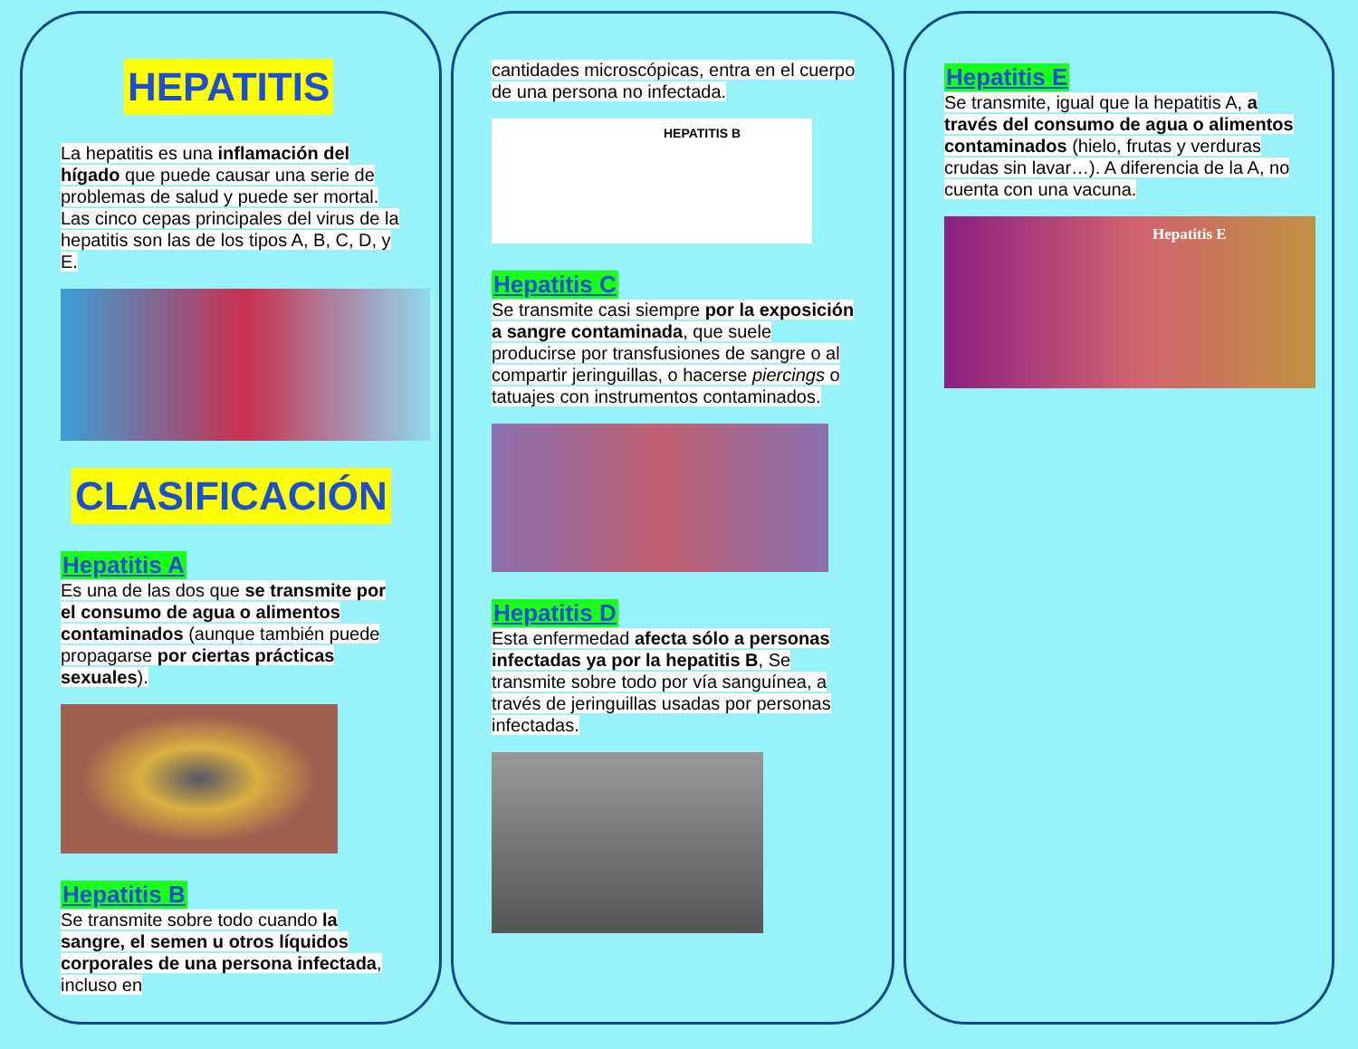HEPATITIS
La hepatitis es una inflamación del hígado que puede causar una serie de problemas de salud y puede ser mortal. Las cinco cepas principales del virus de la hepatitis son las de los tipos A, B, C, D, y E.
CLASIFICACIÓN
Hepatitis A
Es una de las dos que se transmite por el consumo de agua o alimentos contaminados (aunque también puede propagarse por ciertas prácticas sexuales).
Hepatitis B
Se transmite sobre todo cuando la sangre, el semen u otros líquidos corporales de una persona infectada, incluso en
cantidades microscópicas, entra en el cuerpo de una persona no infectada.
HEPATITIS B
Hepatitis C
Se transmite casi siempre por la exposición a sangre contaminada, que suele producirse por transfusiones de sangre o al compartir jeringuillas, o hacerse piercings o tatuajes con instrumentos contaminados.
Hepatitis D
Esta enfermedad afecta sólo a personas infectadas ya por la hepatitis B, Se transmite sobre todo por vía sanguínea, a través de jeringuillas usadas por personas infectadas.
Hepatitis E
Se transmite, igual que la hepatitis A, a través del consumo de agua o alimentos contaminados (hielo, frutas y verduras crudas sin lavar…). A diferencia de la A, no cuenta con una vacuna.
Hepatitis E